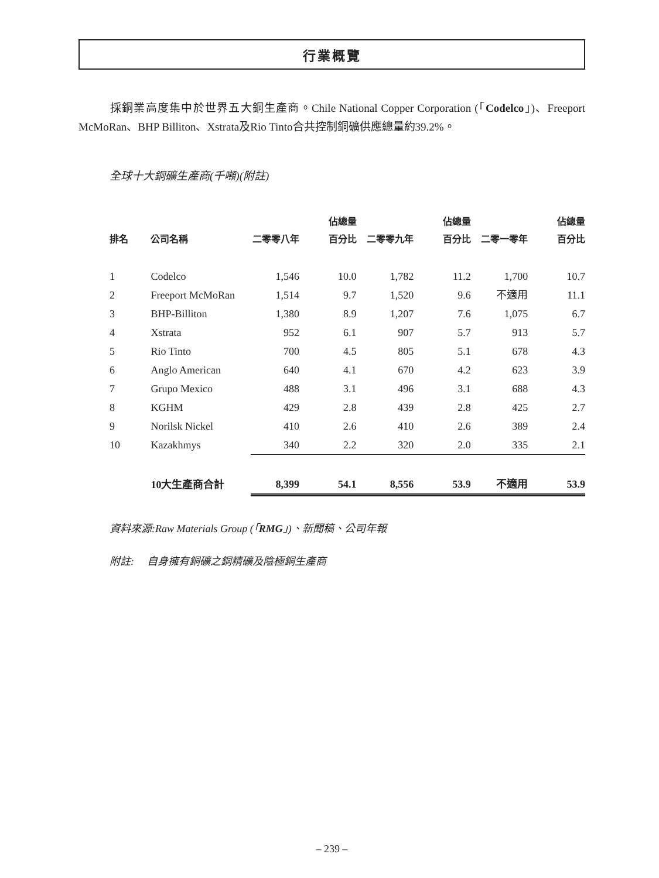行業概覽
採銅業高度集中於世界五大銅生產商。Chile National Copper Corporation (「Codelco」)、Freeport McMoRan、BHP Billiton、Xstrata及Rio Tinto合共控制銅礦供應總量約39.2%。
全球十大銅礦生產商(千噸)(附註)
| 排名 | 公司名稱 | 二零零八年 | 佔總量 百分比 | 二零零九年 | 佔總量 百分比 | 二零一零年 | 佔總量 百分比 |
| --- | --- | --- | --- | --- | --- | --- | --- |
| 1 | Codelco | 1,546 | 10.0 | 1,782 | 11.2 | 1,700 | 10.7 |
| 2 | Freeport McMoRan | 1,514 | 9.7 | 1,520 | 9.6 | 不適用 | 11.1 |
| 3 | BHP-Billiton | 1,380 | 8.9 | 1,207 | 7.6 | 1,075 | 6.7 |
| 4 | Xstrata | 952 | 6.1 | 907 | 5.7 | 913 | 5.7 |
| 5 | Rio Tinto | 700 | 4.5 | 805 | 5.1 | 678 | 4.3 |
| 6 | Anglo American | 640 | 4.1 | 670 | 4.2 | 623 | 3.9 |
| 7 | Grupo Mexico | 488 | 3.1 | 496 | 3.1 | 688 | 4.3 |
| 8 | KGHM | 429 | 2.8 | 439 | 2.8 | 425 | 2.7 |
| 9 | Norilsk Nickel | 410 | 2.6 | 410 | 2.6 | 389 | 2.4 |
| 10 | Kazakhmys | 340 | 2.2 | 320 | 2.0 | 335 | 2.1 |
| | 10大生產商合計 | 8,399 | 54.1 | 8,556 | 53.9 | 不適用 | 53.9 |
資料來源:Raw Materials Group (「RMG」)、新聞稿、公司年報
附註: 自身擁有銅礦之銅精礦及陰極銅生產商
– 239 –